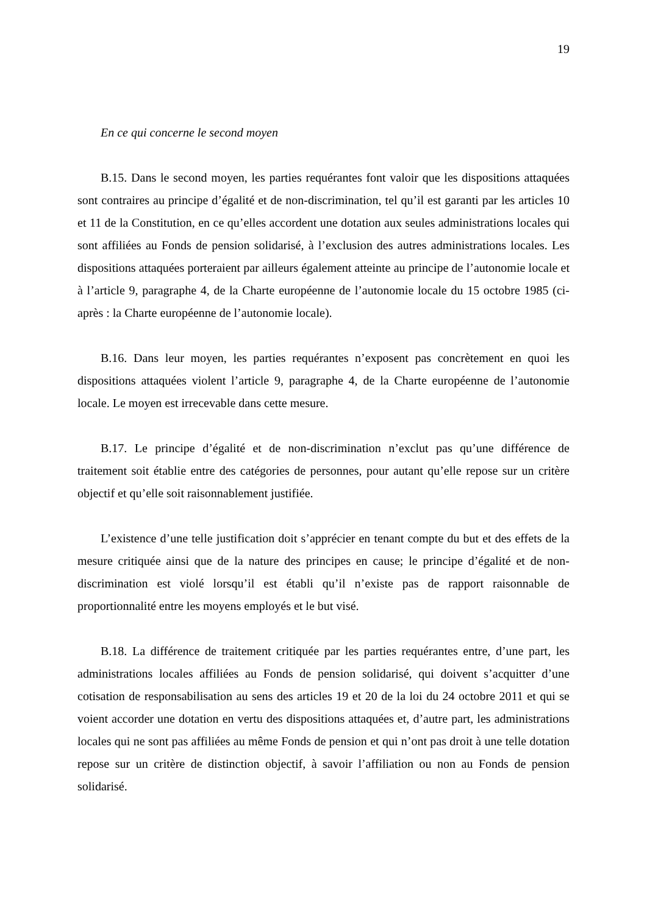19
En ce qui concerne le second moyen
B.15. Dans le second moyen, les parties requérantes font valoir que les dispositions attaquées sont contraires au principe d’égalité et de non-discrimination, tel qu’il est garanti par les articles 10 et 11 de la Constitution, en ce qu’elles accordent une dotation aux seules administrations locales qui sont affiliées au Fonds de pension solidarisé, à l’exclusion des autres administrations locales. Les dispositions attaquées porteraient par ailleurs également atteinte au principe de l’autonomie locale et à l’article 9, paragraphe 4, de la Charte européenne de l’autonomie locale du 15 octobre 1985 (ci-après : la Charte européenne de l’autonomie locale).
B.16. Dans leur moyen, les parties requérantes n’exposent pas concrètement en quoi les dispositions attaquées violent l’article 9, paragraphe 4, de la Charte européenne de l’autonomie locale. Le moyen est irrecevable dans cette mesure.
B.17. Le principe d’égalité et de non-discrimination n’exclut pas qu’une différence de traitement soit établie entre des catégories de personnes, pour autant qu’elle repose sur un critère objectif et qu’elle soit raisonnablement justifiée.
L’existence d’une telle justification doit s’apprécier en tenant compte du but et des effets de la mesure critiquée ainsi que de la nature des principes en cause; le principe d’égalité et de non-discrimination est violé lorsqu’il est établi qu’il n’existe pas de rapport raisonnable de proportionnalité entre les moyens employés et le but visé.
B.18. La différence de traitement critiquée par les parties requérantes entre, d’une part, les administrations locales affiliées au Fonds de pension solidarisé, qui doivent s’acquitter d’une cotisation de responsabilisation au sens des articles 19 et 20 de la loi du 24 octobre 2011 et qui se voient accorder une dotation en vertu des dispositions attaquées et, d’autre part, les administrations locales qui ne sont pas affiliées au même Fonds de pension et qui n’ont pas droit à une telle dotation repose sur un critère de distinction objectif, à savoir l’affiliation ou non au Fonds de pension solidarisé.